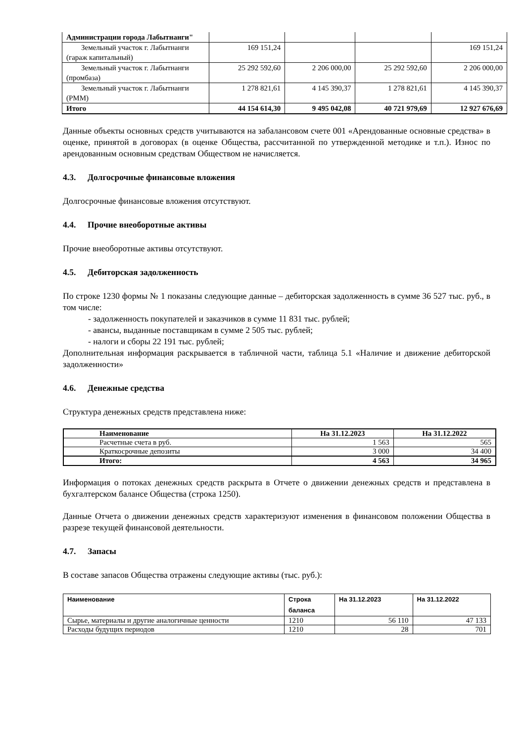| Администрации города Лабытнанги" | | | | |
| Земельный участок г. Лабытнанги (гараж капитальный) | 169 151,24 | | | 169 151,24 |
| Земельный участок г. Лабытнанги (промбаза) | 25 292 592,60 | 2 206 000,00 | 25 292 592,60 | 2 206 000,00 |
| Земельный участок г. Лабытнанги (РММ) | 1 278 821,61 | 4 145 390,37 | 1 278 821,61 | 4 145 390,37 |
| Итого | 44 154 614,30 | 9 495 042,08 | 40 721 979,69 | 12 927 676,69 |
Данные объекты основных средств учитываются на забалансовом счете 001 «Арендованные основные средства» в оценке, принятой в договорах (в оценке Общества, рассчитанной по утвержденной методике и т.п.). Износ по арендованным основным средствам Обществом не начисляется.
4.3. Долгосрочные финансовые вложения
Долгосрочные финансовые вложения отсутствуют.
4.4. Прочие внеоборотные активы
Прочие внеоборотные активы отсутствуют.
4.5. Дебиторская задолженность
По строке 1230 формы № 1 показаны следующие данные – дебиторская задолженность в сумме 36 527 тыс. руб., в том числе:
- задолженность покупателей и заказчиков в сумме 11 831 тыс. рублей;
- авансы, выданные поставщикам в сумме 2 505 тыс. рублей;
- налоги и сборы 22 191 тыс. рублей;
Дополнительная информация раскрывается в табличной части, таблица 5.1 «Наличие и движение дебиторской задолженности»
4.6. Денежные средства
Структура денежных средств представлена ниже:
| Наименование | На 31.12.2023 | На 31.12.2022 |
| --- | --- | --- |
| Расчетные счета в руб. | 1 563 | 565 |
| Краткосрочные депозиты | 3 000 | 34 400 |
| Итого: | 4 563 | 34 965 |
Информация о потоках денежных средств раскрыта в Отчете о движении денежных средств и представлена в бухгалтерском балансе Общества (строка 1250).
Данные Отчета о движении денежных средств характеризуют изменения в финансовом положении Общества в разрезе текущей финансовой деятельности.
4.7. Запасы
В составе запасов Общества отражены следующие активы (тыс. руб.):
| Наименование | Строка баланса | На 31.12.2023 | На 31.12.2022 |
| --- | --- | --- | --- |
| Сырье, материалы и другие аналогичные ценности | 1210 | 56 110 | 47 133 |
| Расходы будущих периодов | 1210 | 28 | 701 |